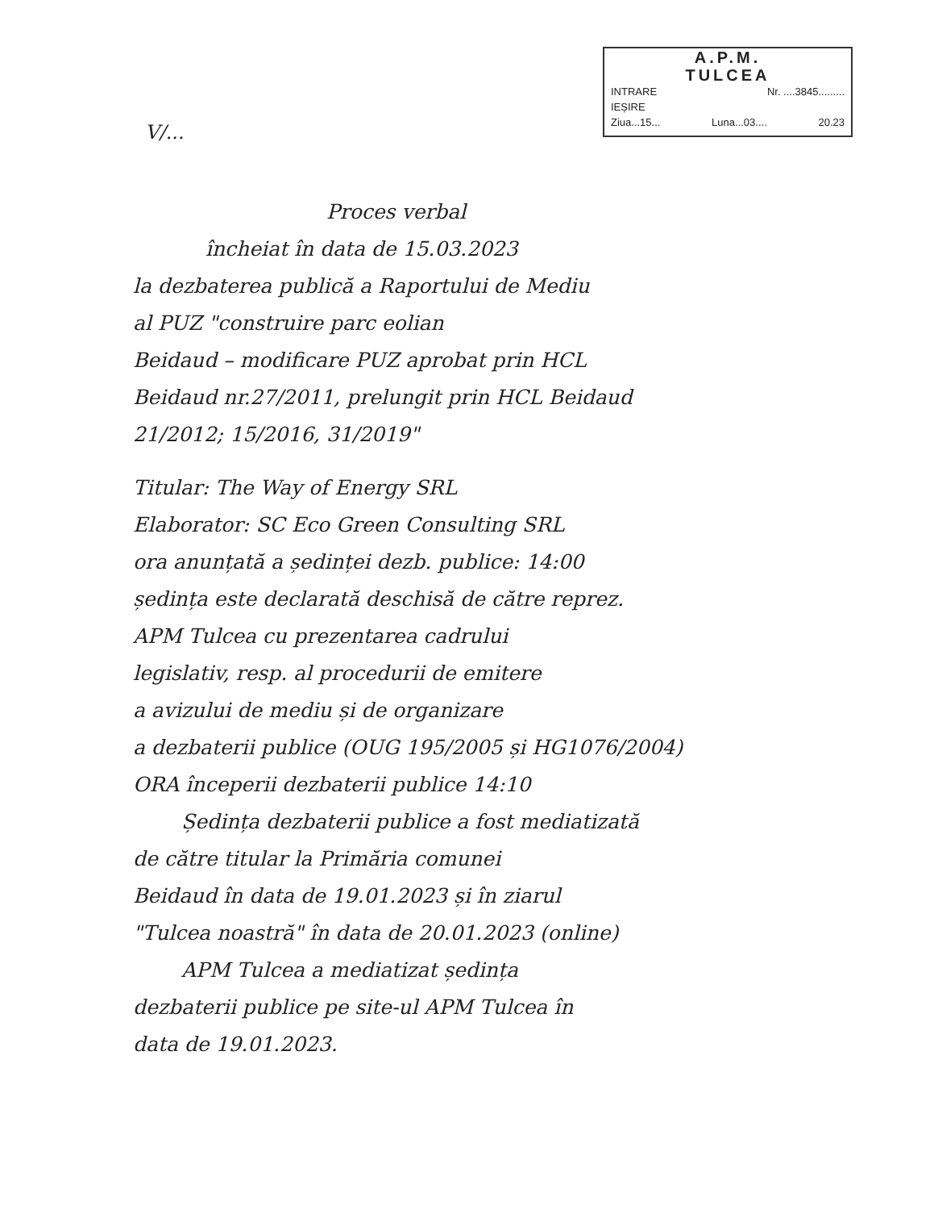A.P.M.
TULCEA
INTRARE Nr. ....3845.........
IEȘIRE
Ziua...15... Luna...03.... 20.23
V/...
Proces verbal
încheiat în data de 15.03.2023
la dezbaterea publică a Raportului de Mediu
al PUZ "construire parc eolian
Beidaud – modificare PUZ aprobat prin HCL
Beidaud nr.27/2011, prelungit prin HCL Beidaud
21/2012; 15/2016, 31/2019"
Titular: The Way of Energy SRL
Elaborator: SC Eco Green Consulting SRL
ora anunțată a ședinței dezb. publice: 14:00
ședința este declarată deschisă de către reprez.
APM Tulcea cu prezentarea cadrului
legislativ, resp. al procedurii de emitere
a avizului de mediu și de organizare
a dezbaterii publice (OUG 195/2005 și HG1076/2004)
ORA începerii dezbaterii publice 14:10
Ședința dezbaterii publice a fost mediatizată
de către titular la Primăria comunei
Beidaud în data de 19.01.2023 și în ziarul
"Tulcea noastră" în data de 20.01.2023 (online)
APM Tulcea a mediatizat ședința
dezbaterii publice pe site-ul APM Tulcea în
data de 19.01.2023.